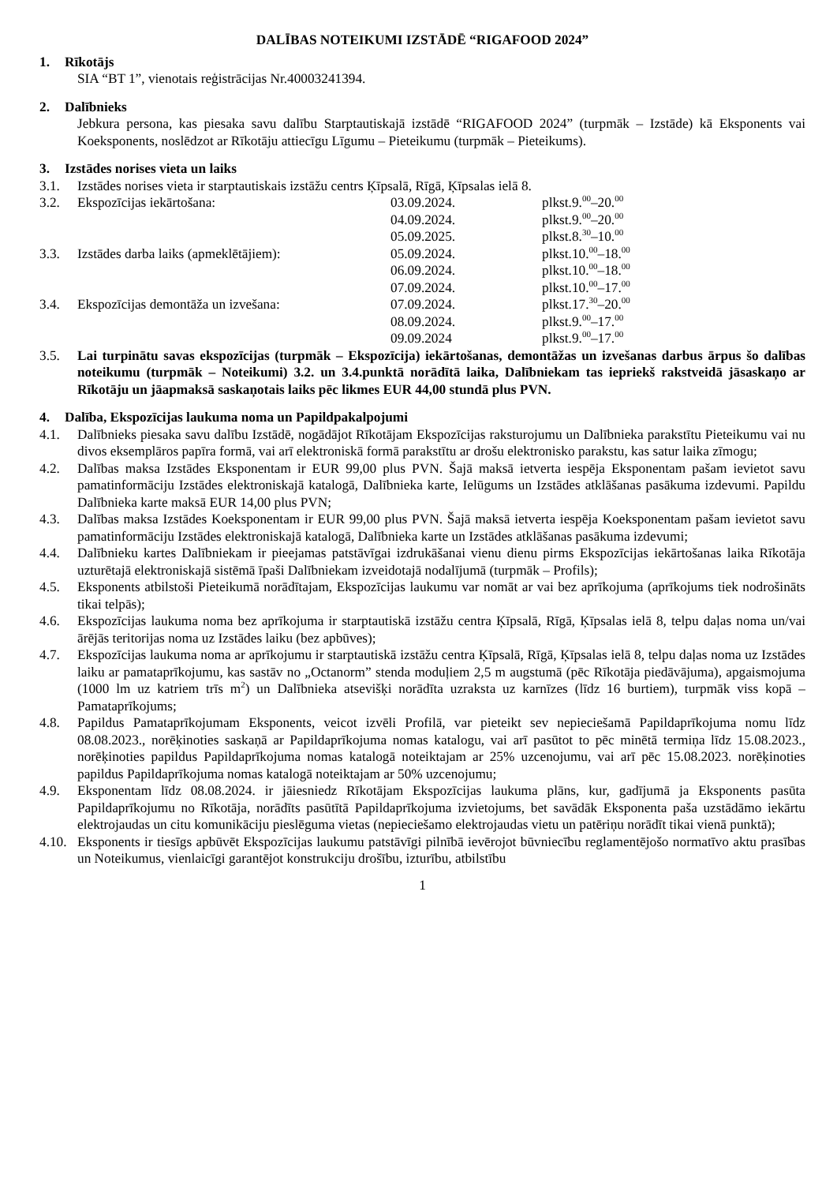DALĪBAS NOTEIKUMI IZSTĀDĒ “RIGAFOOD 2024”
1. Rīkotājs
SIA “BT 1”, vienotais reģistrācijas Nr.40003241394.
2. Dalībnieks
Jebkura persona, kas piesaka savu dalību Starptautiskajā izstādē “RIGAFOOD 2024” (turpmāk – Izstāde) kā Eksponents vai Koeksponents, noslēdzot ar Rīkotāju attiecīgu Līgumu – Pieteikumu (turpmāk – Pieteikums).
3. Izstādes norises vieta un laiks
3.1. Izstādes norises vieta ir starptautiskais izstāžu centrs Ķīpsalā, Rīgā, Ķīpsalas ielā 8.
3.2. Ekspozīcijas iekārtošana: 03.09.2024. plkst.9.<sup>00</sup>–20.<sup>00</sup>
04.09.2024. plkst.9.<sup>00</sup>–20.<sup>00</sup>
05.09.2025. plkst.8.<sup>30</sup>–10.<sup>00</sup>
3.3. Izstādes darba laiks (apmeklētājiem): 05.09.2024. plkst.10.<sup>00</sup>–18.<sup>00</sup>
06.09.2024. plkst.10.<sup>00</sup>–18.<sup>00</sup>
07.09.2024. plkst.10.<sup>00</sup>–17.<sup>00</sup>
3.4. Ekspozīcijas demontāža un izvešana: 07.09.2024. plkst.17.<sup>30</sup>–20.<sup>00</sup>
08.09.2024. plkst.9.<sup>00</sup>–17.<sup>00</sup>
09.09.2024 plkst.9.<sup>00</sup>–17.<sup>00</sup>
3.5. Lai turpinātu savas ekspozīcijas (turpmāk – Ekspozīcija) iekārtošanas, demontāžas un izvešanas darbus ārpus šo dalības noteikumu (turpmāk – Noteikumi) 3.2. un 3.4.punktā norādītā laika, Dalībniekam tas iepriekš rakstveidā jāsaskaņo ar Rīkotāju un jāapmaksā saskaņotais laiks pēc likmes EUR 44,00 stundā plus PVN.
4. Dalība, Ekspozīcijas laukuma noma un Papildpakalpojumi
4.1. Dalībnieks piesaka savu dalību Izstādē, nogādājot Rīkotājam Ekspozīcijas raksturojumu un Dalībnieka parakstītu Pieteikumu vai nu divos eksemplāros papīra formā, vai arī elektroniskā formā parakstītu ar drošu elektronisko parakstu, kas satur laika zīmogu;
4.2. Dalības maksa Izstādes Eksponentam ir EUR 99,00 plus PVN. Šajā maksā ietverta iespēja Eksponentam pašam ievietot savu pamatinformāciju Izstādes elektroniskajā katalogā, Dalībnieka karte, Ielūgums un Izstādes atklāšanas pasākuma izdevumi. Papildu Dalībnieka karte maksā EUR 14,00 plus PVN;
4.3. Dalības maksa Izstādes Koeksponentam ir EUR 99,00 plus PVN. Šajā maksā ietverta iespēja Koeksponentam pašam ievietot savu pamatinformāciju Izstādes elektroniskajā katalogā, Dalībnieka karte un Izstādes atklāšanas pasākuma izdevumi;
4.4. Dalībnieku kartes Dalībniekam ir pieejamas patstāvīgai izdrukāšanai vienu dienu pirms Ekspozīcijas iekārtošanas laika Rīkotāja uzturētajā elektroniskajā sistēmā īpaši Dalībniekam izveidotajā nodalījumā (turpmāk – Profils);
4.5. Eksponents atbilstoši Pieteikumā norādītajam, Ekspozīcijas laukumu var nomāt ar vai bez aprīkojuma (aprīkojums tiek nodrošināts tikai telpās);
4.6. Ekspozīcijas laukuma noma bez aprīkojuma ir starptautiskā izstāžu centra Ķīpsalā, Rīgā, Ķīpsalas ielā 8, telpu daļas noma un/vai ārējās teritorijas noma uz Izstādes laiku (bez apbūves);
4.7. Ekspozīcijas laukuma noma ar aprīkojumu ir starptautiskā izstāžu centra Ķīpsalā, Rīgā, Ķīpsalas ielā 8, telpu daļas noma uz Izstādes laiku ar pamataprīkojumu, kas sastāv no „Octanorm” stenda moduļiem 2,5 m augstumā (pēc Rīkotāja piedāvājuma), apgaismojuma (1000 lm uz katriem trīs m<sup>2</sup>) un Dalībnieka atsevišķi norādīta uzraksta uz karnīzes (līdz 16 burtiem), turpmāk viss kopā – Pamataprīkojums;
4.8. Papildus Pamataprīkojumam Eksponents, veicot izvēli Profilā, var pieteikt sev nepieciešamā Papildaprīkojuma nomu līdz 08.08.2023., norēķinoties saskaņā ar Papildaprīkojuma nomas katalogu, vai arī pasūtot to pēc minētā termiņa līdz 15.08.2023., norēķinoties papildus Papildaprīkojuma nomas katalogā noteiktajam ar 25% uzcenojumu, vai arī pēc 15.08.2023. norēķinoties papildus Papildaprīkojuma nomas katalogā noteiktajam ar 50% uzcenojumu;
4.9. Eksponentam līdz 08.08.2024. ir jāiesniedz Rīkotājam Ekspozīcijas laukuma plāns, kur, gadījumā ja Eksponents pasūta Papildaprīkojumu no Rīkotāja, norādīts pasūtītā Papildaprīkojuma izvietojums, bet savādāk Eksponenta paša uzstādāmo iekārtu elektrojaudas un citu komunikāciju pieslēguma vietas (nepieciešamo elektrojaudas vietu un patēriņu norādīt tikai vienā punktā);
4.10. Eksponents ir tiesīgs apbūvēt Ekspozīcijas laukumu patstāvīgi pilnībā ievērojot būvniecību reglamentējošo normatīvo aktu prasības un Noteikumus, vienlaicīgi garantējot konstrukciju drošību, izturību, atbilstību
1